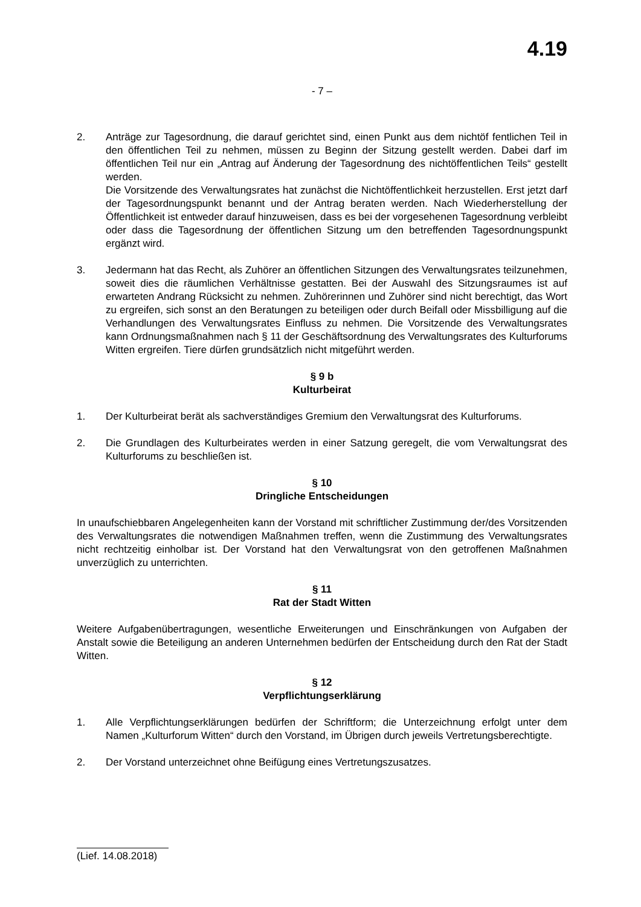4.19
- 7 –
2. Anträge zur Tagesordnung, die darauf gerichtet sind, einen Punkt aus dem nichtöf fentlichen Teil in den öffentlichen Teil zu nehmen, müssen zu Beginn der Sitzung gestellt werden. Dabei darf im öffentlichen Teil nur ein „Antrag auf Änderung der Tagesordnung des nichtöffentlichen Teils“ gestellt werden.
Die Vorsitzende des Verwaltungsrates hat zunächst die Nichtöffentlichkeit herzustellen. Erst jetzt darf der Tagesordnungspunkt benannt und der Antrag beraten werden. Nach Wiederherstellung der Öffentlichkeit ist entweder darauf hinzuweisen, dass es bei der vorgesehenen Tagesordnung verbleibt oder dass die Tagesordnung der öffentlichen Sitzung um den betreffenden Tagesordnungspunkt ergänzt wird.
3. Jedermann hat das Recht, als Zuhörer an öffentlichen Sitzungen des Verwaltungsrates teilzunehmen, soweit dies die räumlichen Verhältnisse gestatten. Bei der Auswahl des Sitzungsraumes ist auf erwarteten Andrang Rücksicht zu nehmen. Zuhörerinnen und Zuhörer sind nicht berechtigt, das Wort zu ergreifen, sich sonst an den Beratungen zu beteiligen oder durch Beifall oder Missbilligung auf die Verhandlungen des Verwaltungsrates Einfluss zu nehmen. Die Vorsitzende des Verwaltungsrates kann Ordnungsmaßnahmen nach § 11 der Geschäftsordnung des Verwaltungsrates des Kulturforums Witten ergreifen. Tiere dürfen grundsätzlich nicht mitgeführt werden.
§ 9 b
Kulturbeirat
1. Der Kulturbeirat berät als sachverständiges Gremium den Verwaltungsrat des Kulturforums.
2. Die Grundlagen des Kulturbeirates werden in einer Satzung geregelt, die vom Verwaltungsrat des Kulturforums zu beschließen ist.
§ 10
Dringliche Entscheidungen
In unaufschiebbaren Angelegenheiten kann der Vorstand mit schriftlicher Zustimmung der/des Vorsitzenden des Verwaltungsrates die notwendigen Maßnahmen treffen, wenn die Zustimmung des Verwaltungsrates nicht rechtzeitig einholbar ist. Der Vorstand hat den Verwaltungsrat von den getroffenen Maßnahmen unverzüglich zu unterrichten.
§ 11
Rat der Stadt Witten
Weitere Aufgabenübertragungen, wesentliche Erweiterungen und Einschränkungen von Aufgaben der Anstalt sowie die Beteiligung an anderen Unternehmen bedürfen der Entscheidung durch den Rat der Stadt Witten.
§ 12
Verpflichtungserklärung
1. Alle Verpflichtungserklärungen bedürfen der Schriftform; die Unterzeichnung erfolgt unter dem Namen „Kulturforum Witten“ durch den Vorstand, im Übrigen durch jeweils Vertretungsberechtigte.
2. Der Vorstand unterzeichnet ohne Beifügung eines Vertretungszusatzes.
(Lief. 14.08.2018)